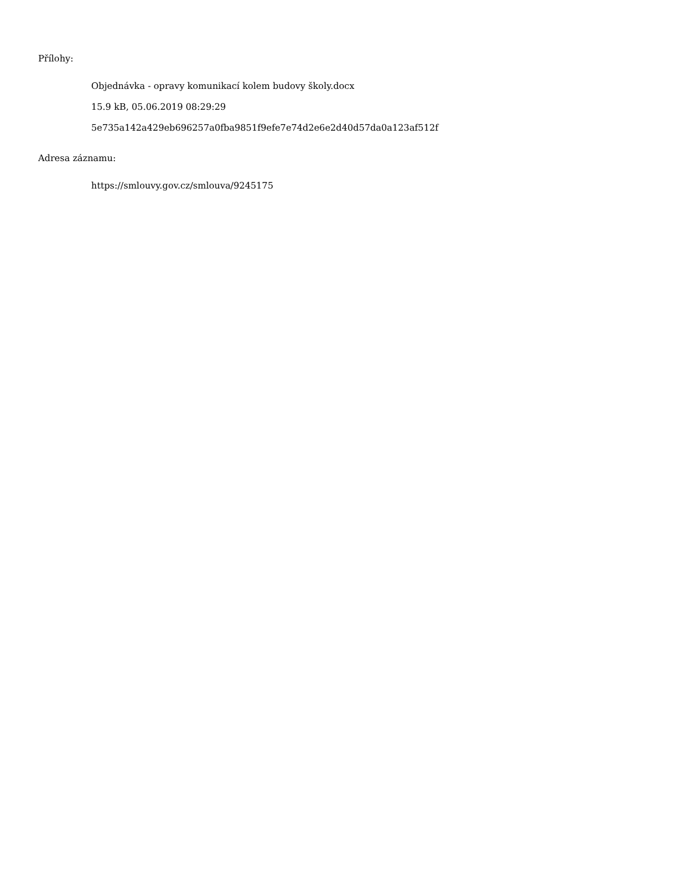Přílohy:
Objednávka - opravy komunikací kolem budovy školy.docx
15.9 kB, 05.06.2019 08:29:29
5e735a142a429eb696257a0fba9851f9efe7e74d2e6e2d40d57da0a123af512f
Adresa záznamu:
https://smlouvy.gov.cz/smlouva/9245175